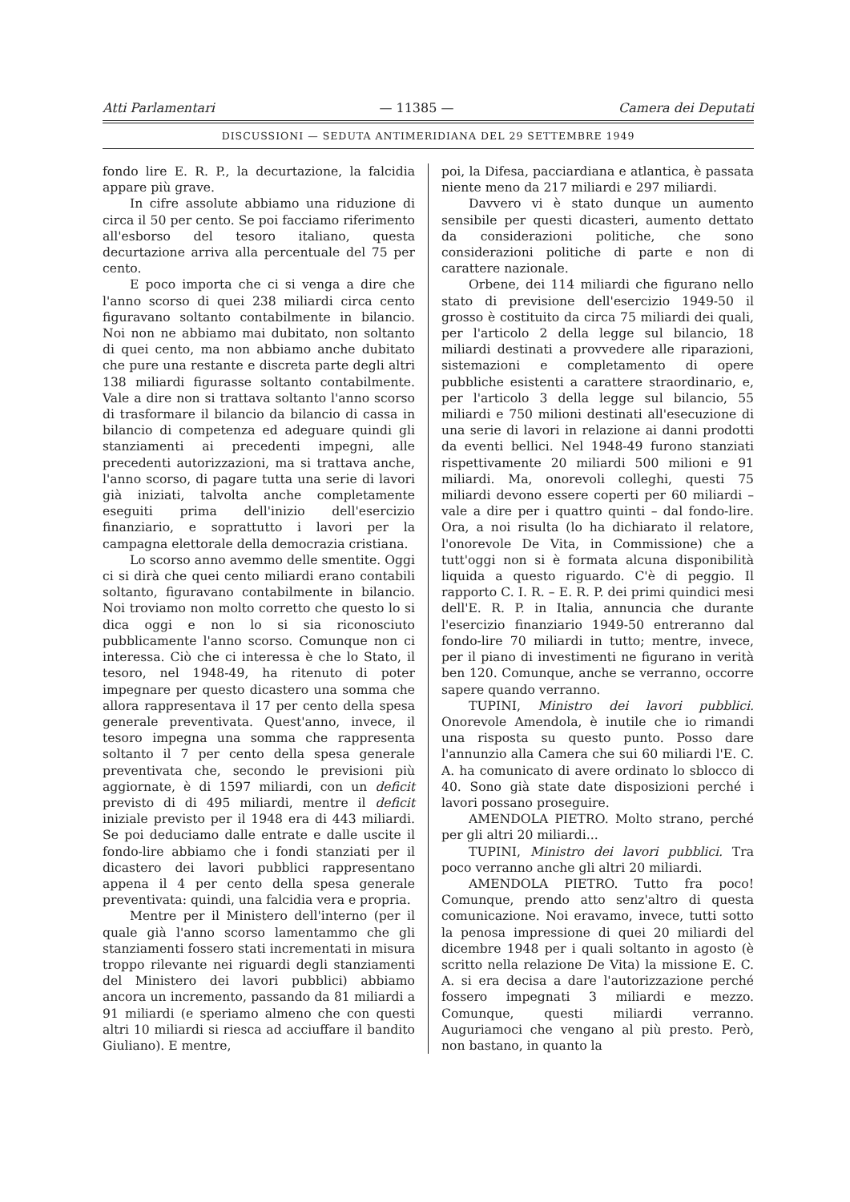Atti Parlamentari — 11385 — Camera dei Deputati
DISCUSSIONI — SEDUTA ANTIMERIDIANA DEL 29 SETTEMBRE 1949
fondo lire E. R. P., la decurtazione, la falcidia appare più grave.
In cifre assolute abbiamo una riduzione di circa il 50 per cento. Se poi facciamo riferimento all'esborso del tesoro italiano, questa decurtazione arriva alla percentuale del 75 per cento.
E poco importa che ci si venga a dire che l'anno scorso di quei 238 miliardi circa cento figuravano soltanto contabilmente in bilancio. Noi non ne abbiamo mai dubitato, non soltanto di quei cento, ma non abbiamo anche dubitato che pure una restante e discreta parte degli altri 138 miliardi figurasse soltanto contabilmente. Vale a dire non si trattava soltanto l'anno scorso di trasformare il bilancio da bilancio di cassa in bilancio di competenza ed adeguare quindi gli stanziamenti ai precedenti impegni, alle precedenti autorizzazioni, ma si trattava anche, l'anno scorso, di pagare tutta una serie di lavori già iniziati, talvolta anche completamente eseguiti prima dell'inizio dell'esercizio finanziario, e soprattutto i lavori per la campagna elettorale della democrazia cristiana.
Lo scorso anno avemmo delle smentite. Oggi ci si dirà che quei cento miliardi erano contabili soltanto, figuravano contabilmente in bilancio. Noi troviamo non molto corretto che questo lo si dica oggi e non lo si sia riconosciuto pubblicamente l'anno scorso. Comunque non ci interessa. Ciò che ci interessa è che lo Stato, il tesoro, nel 1948-49, ha ritenuto di poter impegnare per questo dicastero una somma che allora rappresentava il 17 per cento della spesa generale preventivata. Quest'anno, invece, il tesoro impegna una somma che rappresenta soltanto il 7 per cento della spesa generale preventivata che, secondo le previsioni più aggiornate, è di 1597 miliardi, con un deficit previsto di di 495 miliardi, mentre il deficit iniziale previsto per il 1948 era di 443 miliardi. Se poi deduciamo dalle entrate e dalle uscite il fondo-lire abbiamo che i fondi stanziati per il dicastero dei lavori pubblici rappresentano appena il 4 per cento della spesa generale preventivata: quindi, una falcidia vera e propria.
Mentre per il Ministero dell'interno (per il quale già l'anno scorso lamentammo che gli stanziamenti fossero stati incrementati in misura troppo rilevante nei riguardi degli stanziamenti del Ministero dei lavori pubblici) abbiamo ancora un incremento, passando da 81 miliardi a 91 miliardi (e speriamo almeno che con questi altri 10 miliardi si riesca ad acciuffare il bandito Giuliano). E mentre,
poi, la Difesa, pacciardiana e atlantica, è passata niente meno da 217 miliardi e 297 miliardi.
Davvero vi è stato dunque un aumento sensibile per questi dicasteri, aumento dettato da considerazioni politiche, che sono considerazioni politiche di parte e non di carattere nazionale.
Orbene, dei 114 miliardi che figurano nello stato di previsione dell'esercizio 1949-50 il grosso è costituito da circa 75 miliardi dei quali, per l'articolo 2 della legge sul bilancio, 18 miliardi destinati a provvedere alle riparazioni, sistemazioni e completamento di opere pubbliche esistenti a carattere straordinario, e, per l'articolo 3 della legge sul bilancio, 55 miliardi e 750 milioni destinati all'esecuzione di una serie di lavori in relazione ai danni prodotti da eventi bellici. Nel 1948-49 furono stanziati rispettivamente 20 miliardi 500 milioni e 91 miliardi. Ma, onorevoli colleghi, questi 75 miliardi devono essere coperti per 60 miliardi – vale a dire per i quattro quinti – dal fondo-lire. Ora, a noi risulta (lo ha dichiarato il relatore, l'onorevole De Vita, in Commissione) che a tutt'oggi non si è formata alcuna disponibilità liquida a questo riguardo. C'è di peggio. Il rapporto C. I. R. – E. R. P. dei primi quindici mesi dell'E. R. P. in Italia, annuncia che durante l'esercizio finanziario 1949-50 entreranno dal fondo-lire 70 miliardi in tutto; mentre, invece, per il piano di investimenti ne figurano in verità ben 120. Comunque, anche se verranno, occorre sapere quando verranno.
TUPINI, Ministro dei lavori pubblici. Onorevole Amendola, è inutile che io rimandi una risposta su questo punto. Posso dare l'annunzio alla Camera che sui 60 miliardi l'E. C. A. ha comunicato di avere ordinato lo sblocco di 40. Sono già state date disposizioni perché i lavori possano proseguire.
AMENDOLA PIETRO. Molto strano, perché per gli altri 20 miliardi...
TUPINI, Ministro dei lavori pubblici. Tra poco verranno anche gli altri 20 miliardi.
AMENDOLA PIETRO. Tutto fra poco! Comunque, prendo atto senz'altro di questa comunicazione. Noi eravamo, invece, tutti sotto la penosa impressione di quei 20 miliardi del dicembre 1948 per i quali soltanto in agosto (è scritto nella relazione De Vita) la missione E. C. A. si era decisa a dare l'autorizzazione perché fossero impegnati 3 miliardi e mezzo. Comunque, questi miliardi verranno. Auguriamoci che vengano al più presto. Però, non bastano, in quanto la